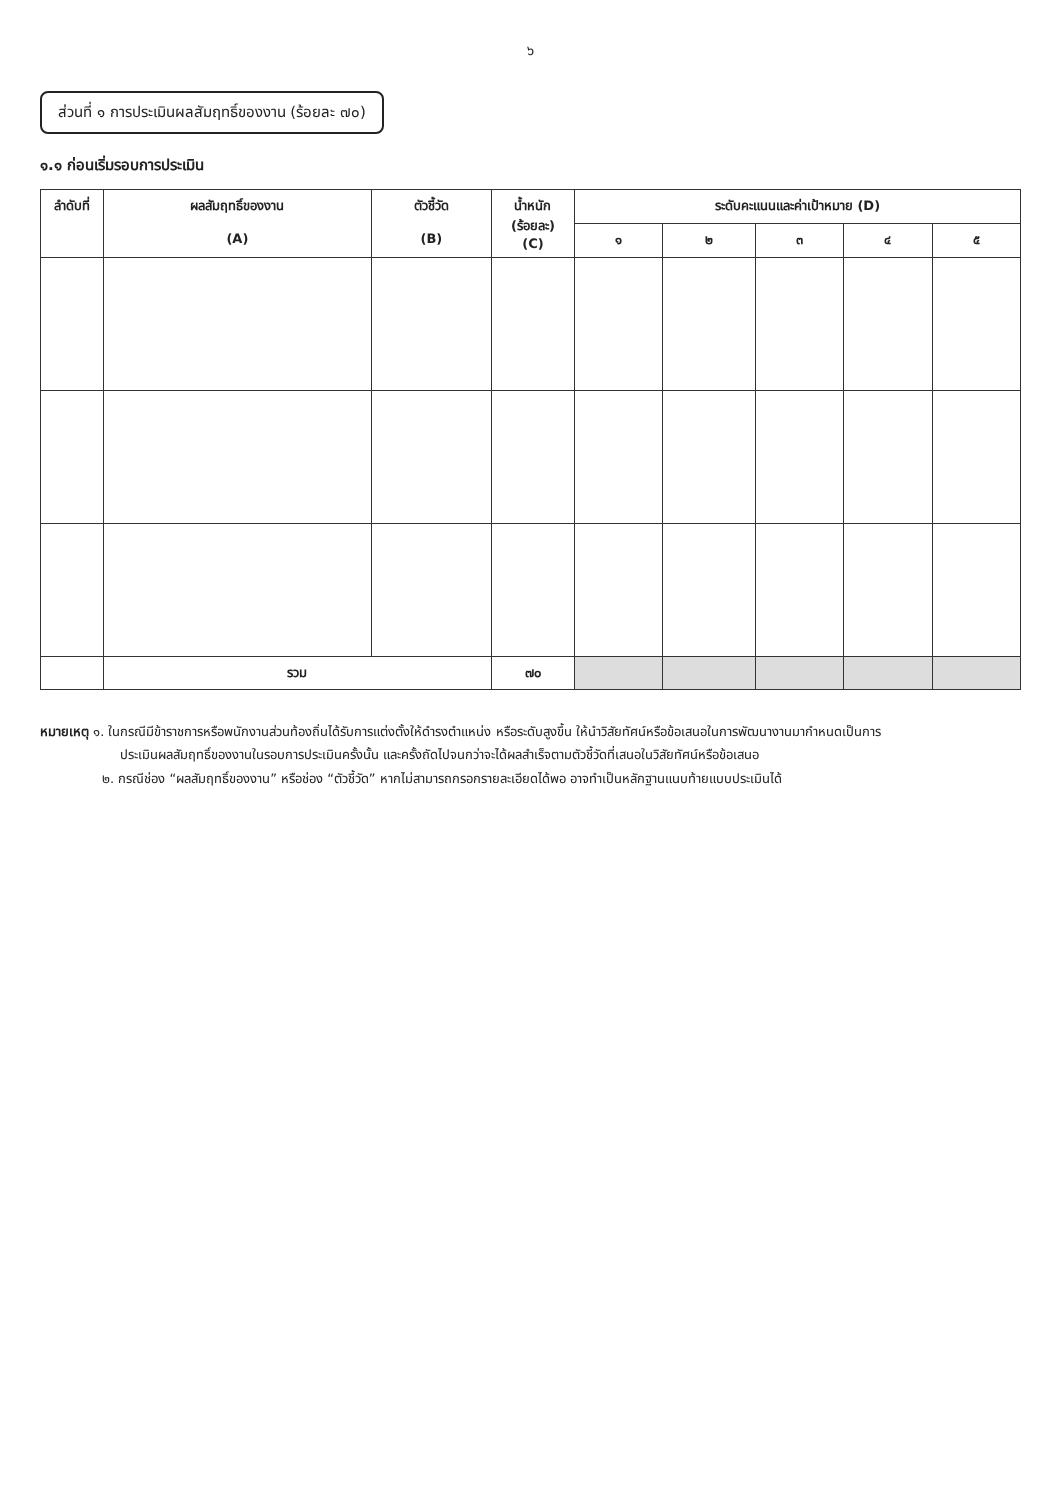๖
ส่วนที่ ๑ การประเมินผลสัมฤทธิ์ของงาน (ร้อยละ ๗๐)
๑.๑ ก่อนเริ่มรอบการประเมิน
| ลำดับที่ | ผลสัมฤทธิ์ของงาน (A) | ตัวชี้วัด (B) | น้ำหนัก (ร้อยละ) (C) | ระดับคะแนนและค่าเป้าหมาย (D) | | | | |
| --- | --- | --- | --- | --- | --- | --- | --- | --- |
| | | | | ๑ | ๒ | ๓ | ๔ | ๕ |
| | รวม | | ๗๐ | | | | | |
หมายเหตุ ๑. ในกรณีมีข้าราชการหรือพนักงานส่วนท้องถิ่นได้รับการแต่งตั้งให้ดำรงตำแหน่ง หรือระดับสูงขึ้น ให้นำวิสัยทัศน์หรือข้อเสนอในการพัฒนางานมากำหนดเป็นการ
ประเมินผลสัมฤทธิ์ของงานในรอบการประเมินครั้งนั้น และครั้งถัดไปจนกว่าจะได้ผลสำเร็จตามตัวชี้วัดที่เสนอในวิสัยทัศน์หรือข้อเสนอ
๒. กรณีช่อง “ผลสัมฤทธิ์ของงาน” หรือช่อง “ตัวชี้วัด” หากไม่สามารถกรอกรายละเอียดได้พอ อาจทำเป็นหลักฐานแนบท้ายแบบประเมินได้